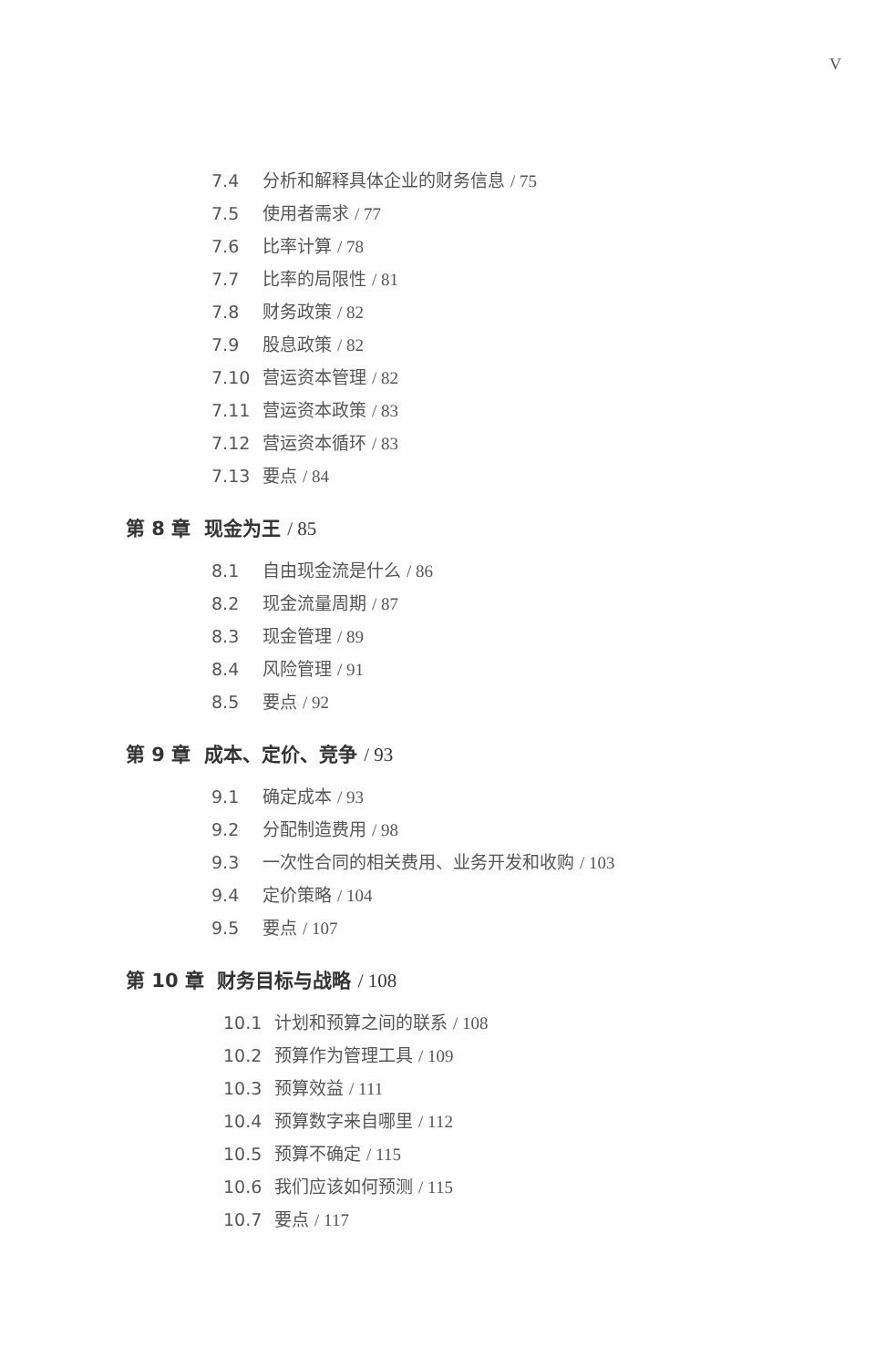V
7.4 分析和解释具体企业的财务信息 / 75
7.5 使用者需求 / 77
7.6 比率计算 / 78
7.7 比率的局限性 / 81
7.8 财务政策 / 82
7.9 股息政策 / 82
7.10 营运资本管理 / 82
7.11 营运资本政策 / 83
7.12 营运资本循环 / 83
7.13 要点 / 84
第 8 章 现金为王 / 85
8.1 自由现金流是什么 / 86
8.2 现金流量周期 / 87
8.3 现金管理 / 89
8.4 风险管理 / 91
8.5 要点 / 92
第 9 章 成本、定价、竞争 / 93
9.1 确定成本 / 93
9.2 分配制造费用 / 98
9.3 一次性合同的相关费用、业务开发和收购 / 103
9.4 定价策略 / 104
9.5 要点 / 107
第 10 章 财务目标与战略 / 108
10.1 计划和预算之间的联系 / 108
10.2 预算作为管理工具 / 109
10.3 预算效益 / 111
10.4 预算数字来自哪里 / 112
10.5 预算不确定 / 115
10.6 我们应该如何预测 / 115
10.7 要点 / 117